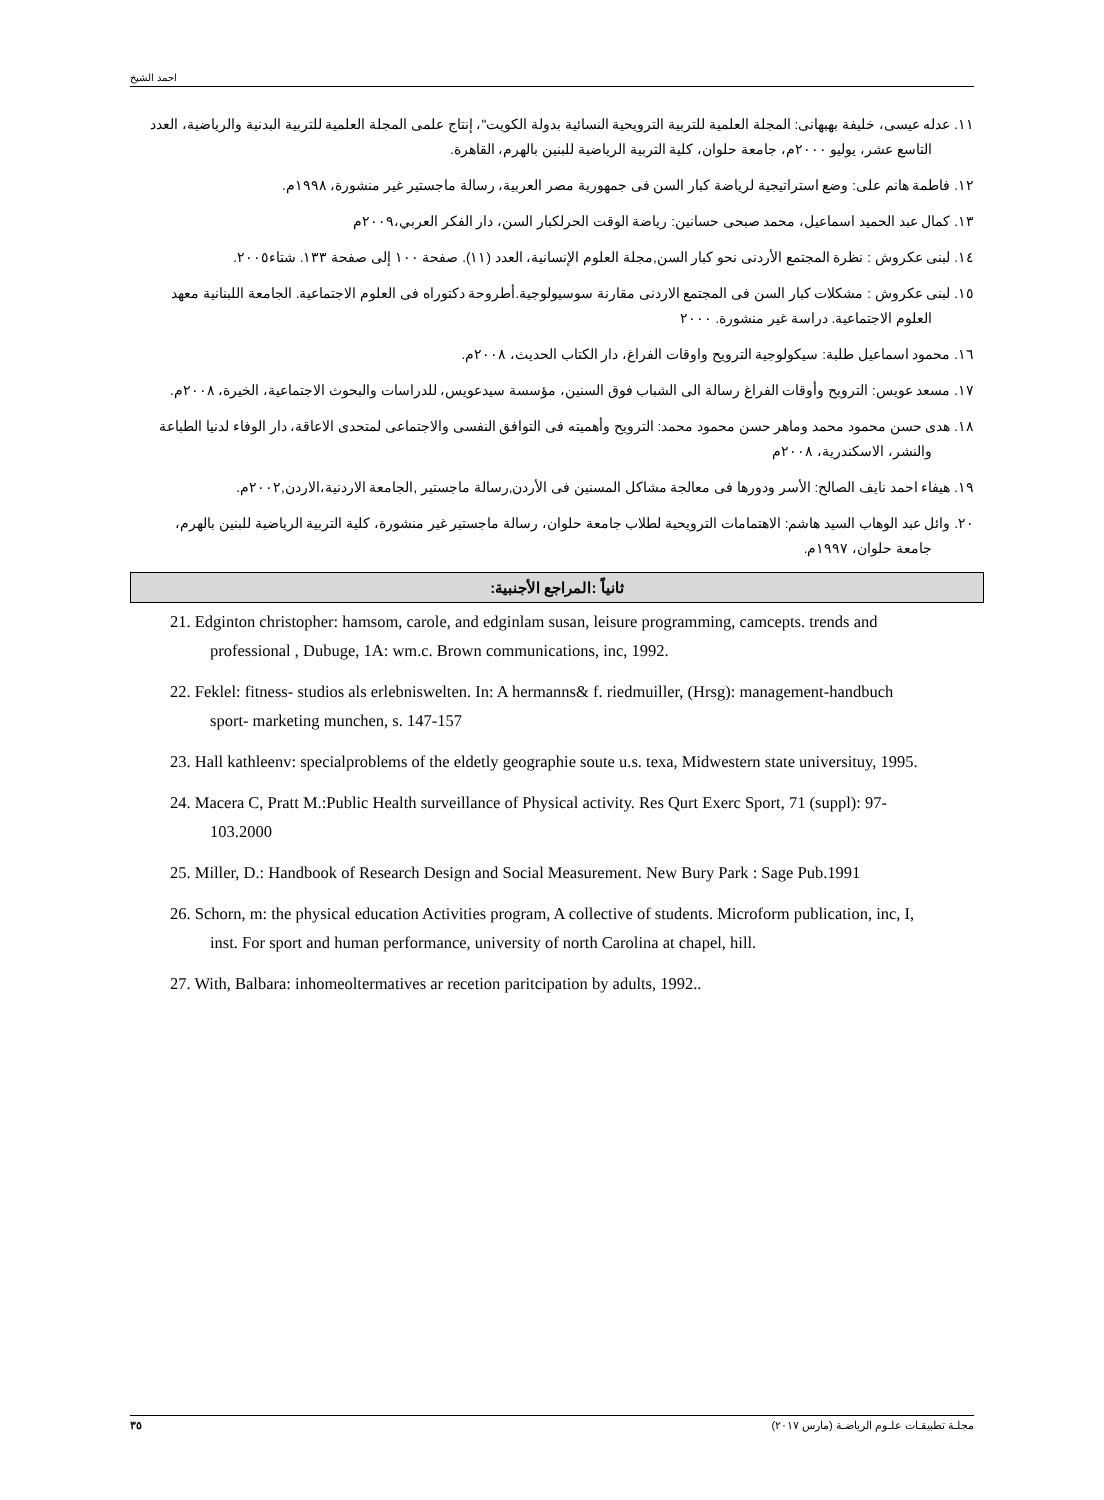احمد الشيخ
١١. عدله عيسى، خليفة بهبهانى: المجلة العلمية للتربية الترويحية النسائية بدولة الكويت"، إنتاج علمى المجلة العلمية للتربية البدنية والرياضية، العدد التاسع عشر، يوليو ٢٠٠٠م، جامعة حلوان، كلية التربية الرياضية للبنين بالهرم، القاهرة.
١٢. فاطمة هانم على: وضع استراتيجية لرياضة كبار السن فى جمهورية مصر العربية، رسالة ماجستير غير منشورة، ١٩٩٨م.
١٣. كمال عبد الحميد اسماعيل، محمد صبحى حسانين: رياضة الوقت الحرلكبار السن، دار الفكر العربي،٢٠٠٩م
١٤. لبنى عكروش : نظرة المجتمع الأردنى نحو كبار السن,مجلة العلوم الإنسانية، العدد (١١). صفحة ١٠٠ إلى صفحة ١٣٣. شتاء٢٠٠٥.
١٥. لبنى عكروش : مشكلات كبار السن فى المجتمع الاردنى مقارنة سوسيولوجية.أطروحة دكتوراه فى العلوم الاجتماعية. الجامعة اللبنانية معهد العلوم الاجتماعية. دراسة غير منشورة. ٢٠٠٠
١٦. محمود اسماعيل طلبة: سيكولوجية الترويح واوقات الفراغ، دار الكتاب الحديث، ٢٠٠٨م.
١٧. مسعد عويس: الترويح وأوقات الفراغ رسالة الى الشباب فوق السنين، مؤسسة سيدعويس، للدراسات والبحوث الاجتماعية، الخيرة، ٢٠٠٨م.
١٨. هدى حسن محمود محمد وماهر حسن محمود محمد: الترويح وأهميته فى التوافق النفسى والاجتماعى لمتحدى الاعاقة، دار الوفاء لدنيا الطباعة والنشر، الاسكندرية، ٢٠٠٨م
١٩. هيفاء احمد نايف الصالح: الأسر ودورها فى معالجة مشاكل المسنين فى الأردن,رسالة ماجستير ,الجامعة الاردنية،الاردن,٢٠٠٢م.
٢٠. وائل عبد الوهاب السيد هاشم: الاهتمامات الترويحية لطلاب جامعة حلوان، رسالة ماجستير غير منشورة، كلية التربية الرياضية للبنين بالهرم، جامعة حلوان، ١٩٩٧م.
ثانياً :المراجع الأجنبية:
21. Edginton christopher: hamsom, carole, and edginlam susan, leisure programming, camcepts. trends and professional , Dubuge, 1A: wm.c. Brown communications, inc, 1992.
22. Feklel: fitness- studios als erlebniswelten. In: A hermanns& f. riedmuiller, (Hrsg): management-handbuch sport- marketing munchen, s. 147-157
23. Hall kathleenv: specialproblems of the eldetly geographie soute u.s. texa, Midwestern state universituy, 1995.
24. Macera C, Pratt M.:Public Health surveillance of Physical activity. Res Qurt Exerc Sport, 71 (suppl): 97-103.2000
25. Miller, D.: Handbook of Research Design and Social Measurement. New Bury Park : Sage Pub.1991
26. Schorn, m: the physical education Activities program, A collective of students. Microform publication, inc, I, inst. For sport and human performance, university of north Carolina at chapel, hill.
27. With, Balbara: inhomeoltermatives ar recetion paritcipation by adults, 1992..
مجلـة تطبيقـات علـوم الرياضـة (مارس ٢٠١٧) ٣٥